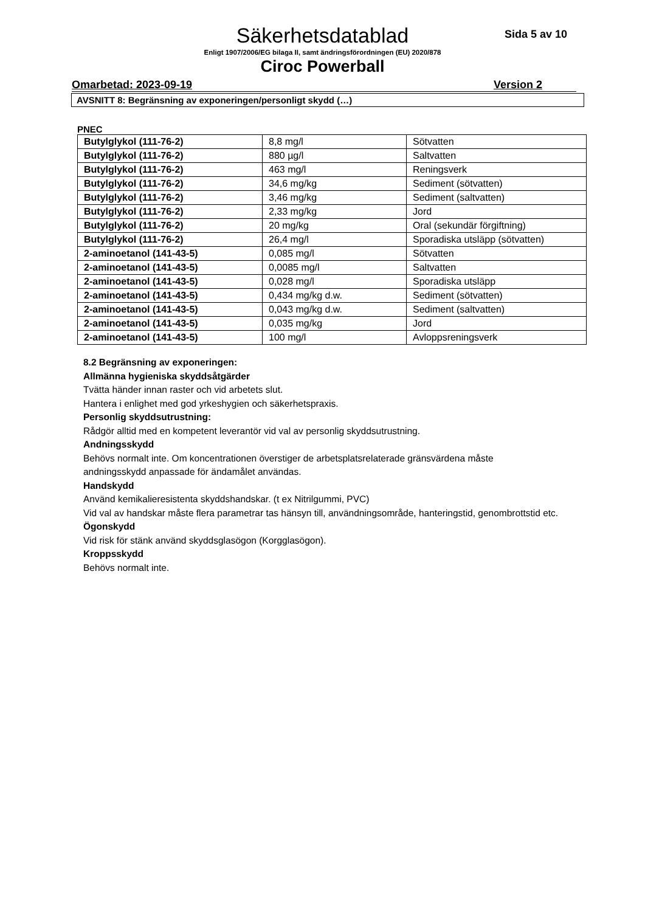Säkerhetsdatablad
Sida 5 av 10
Enligt 1907/2006/EG bilaga II, samt ändringsförordningen (EU) 2020/878
Ciroc Powerball
Omarbetad: 2023-09-19 Version 2
AVSNITT 8: Begränsning av exponeringen/personligt skydd (…)
PNEC
| Butylglykol (111-76-2) | 8,8 mg/l | Sötvatten |
| Butylglykol (111-76-2) | 880 µg/l | Saltvatten |
| Butylglykol (111-76-2) | 463 mg/l | Reningsverk |
| Butylglykol (111-76-2) | 34,6 mg/kg | Sediment (sötvatten) |
| Butylglykol (111-76-2) | 3,46 mg/kg | Sediment (saltvatten) |
| Butylglykol (111-76-2) | 2,33 mg/kg | Jord |
| Butylglykol (111-76-2) | 20 mg/kg | Oral (sekundär förgiftning) |
| Butylglykol (111-76-2) | 26,4 mg/l | Sporadiska utsläpp (sötvatten) |
| 2-aminoetanol (141-43-5) | 0,085 mg/l | Sötvatten |
| 2-aminoetanol (141-43-5) | 0,0085 mg/l | Saltvatten |
| 2-aminoetanol (141-43-5) | 0,028 mg/l | Sporadiska utsläpp |
| 2-aminoetanol (141-43-5) | 0,434 mg/kg d.w. | Sediment (sötvatten) |
| 2-aminoetanol (141-43-5) | 0,043 mg/kg d.w. | Sediment (saltvatten) |
| 2-aminoetanol (141-43-5) | 0,035 mg/kg | Jord |
| 2-aminoetanol (141-43-5) | 100 mg/l | Avloppsreningsverk |
8.2 Begränsning av exponeringen:
Allmänna hygieniska skyddsåtgärder
Tvätta händer innan raster och vid arbetets slut.
Hantera i enlighet med god yrkeshygien och säkerhetspraxis.
Personlig skyddsutrustning:
Rådgör alltid med en kompetent leverantör vid val av personlig skyddsutrustning.
Andningsskydd
Behövs normalt inte. Om koncentrationen överstiger de arbetsplatsrelaterade gränsvärdena måste
andningsskydd anpassade för ändamålet användas.
Handskydd
Använd kemikalieresistenta skyddshandskar. (t ex Nitrilgummi, PVC)
Vid val av handskar måste flera parametrar tas hänsyn till, användningsområde, hanteringstid, genombrottstid etc.
Ögonskydd
Vid risk för stänk använd skyddsglasögon (Korgglasögon).
Kroppsskydd
Behövs normalt inte.